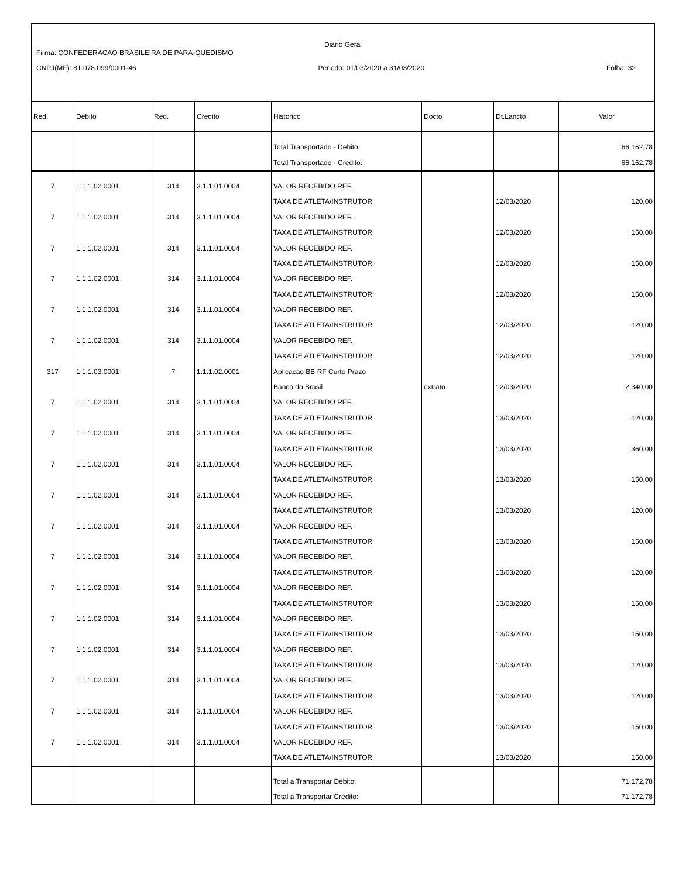Diario Geral
Firma: CONFEDERACAO BRASILEIRA DE PARA-QUEDISMO
CNPJ(MF): 81.078.099/0001-46 Periodo: 01/03/2020 a 31/03/2020 Folha: 32
| Red. | Debito | Red. | Credito | Historico | Docto | Dt.Lancto | Valor |
| --- | --- | --- | --- | --- | --- | --- | --- |
| | | | | Total Transportado - Debito: | | | 66.162,78 |
| | | | | Total Transportado - Credito: | | | 66.162,78 |
| 7 | 1.1.1.02.0001 | 314 | 3.1.1.01.0004 | VALOR RECEBIDO REF. | | | |
| | | | | TAXA DE ATLETA/INSTRUTOR | | 12/03/2020 | 120,00 |
| 7 | 1.1.1.02.0001 | 314 | 3.1.1.01.0004 | VALOR RECEBIDO REF. | | | |
| | | | | TAXA DE ATLETA/INSTRUTOR | | 12/03/2020 | 150,00 |
| 7 | 1.1.1.02.0001 | 314 | 3.1.1.01.0004 | VALOR RECEBIDO REF. | | | |
| | | | | TAXA DE ATLETA/INSTRUTOR | | 12/03/2020 | 150,00 |
| 7 | 1.1.1.02.0001 | 314 | 3.1.1.01.0004 | VALOR RECEBIDO REF. | | | |
| | | | | TAXA DE ATLETA/INSTRUTOR | | 12/03/2020 | 150,00 |
| 7 | 1.1.1.02.0001 | 314 | 3.1.1.01.0004 | VALOR RECEBIDO REF. | | | |
| | | | | TAXA DE ATLETA/INSTRUTOR | | 12/03/2020 | 120,00 |
| 7 | 1.1.1.02.0001 | 314 | 3.1.1.01.0004 | VALOR RECEBIDO REF. | | | |
| | | | | TAXA DE ATLETA/INSTRUTOR | | 12/03/2020 | 120,00 |
| 317 | 1.1.1.03.0001 | 7 | 1.1.1.02.0001 | Aplicacao BB RF Curto Prazo | | | |
| | | | | Banco do Brasil | extrato | 12/03/2020 | 2.340,00 |
| 7 | 1.1.1.02.0001 | 314 | 3.1.1.01.0004 | VALOR RECEBIDO REF. | | | |
| | | | | TAXA DE ATLETA/INSTRUTOR | | 13/03/2020 | 120,00 |
| 7 | 1.1.1.02.0001 | 314 | 3.1.1.01.0004 | VALOR RECEBIDO REF. | | | |
| | | | | TAXA DE ATLETA/INSTRUTOR | | 13/03/2020 | 360,00 |
| 7 | 1.1.1.02.0001 | 314 | 3.1.1.01.0004 | VALOR RECEBIDO REF. | | | |
| | | | | TAXA DE ATLETA/INSTRUTOR | | 13/03/2020 | 150,00 |
| 7 | 1.1.1.02.0001 | 314 | 3.1.1.01.0004 | VALOR RECEBIDO REF. | | | |
| | | | | TAXA DE ATLETA/INSTRUTOR | | 13/03/2020 | 120,00 |
| 7 | 1.1.1.02.0001 | 314 | 3.1.1.01.0004 | VALOR RECEBIDO REF. | | | |
| | | | | TAXA DE ATLETA/INSTRUTOR | | 13/03/2020 | 150,00 |
| 7 | 1.1.1.02.0001 | 314 | 3.1.1.01.0004 | VALOR RECEBIDO REF. | | | |
| | | | | TAXA DE ATLETA/INSTRUTOR | | 13/03/2020 | 120,00 |
| 7 | 1.1.1.02.0001 | 314 | 3.1.1.01.0004 | VALOR RECEBIDO REF. | | | |
| | | | | TAXA DE ATLETA/INSTRUTOR | | 13/03/2020 | 150,00 |
| 7 | 1.1.1.02.0001 | 314 | 3.1.1.01.0004 | VALOR RECEBIDO REF. | | | |
| | | | | TAXA DE ATLETA/INSTRUTOR | | 13/03/2020 | 150,00 |
| 7 | 1.1.1.02.0001 | 314 | 3.1.1.01.0004 | VALOR RECEBIDO REF. | | | |
| | | | | TAXA DE ATLETA/INSTRUTOR | | 13/03/2020 | 120,00 |
| 7 | 1.1.1.02.0001 | 314 | 3.1.1.01.0004 | VALOR RECEBIDO REF. | | | |
| | | | | TAXA DE ATLETA/INSTRUTOR | | 13/03/2020 | 120,00 |
| 7 | 1.1.1.02.0001 | 314 | 3.1.1.01.0004 | VALOR RECEBIDO REF. | | | |
| | | | | TAXA DE ATLETA/INSTRUTOR | | 13/03/2020 | 150,00 |
| 7 | 1.1.1.02.0001 | 314 | 3.1.1.01.0004 | VALOR RECEBIDO REF. | | | |
| | | | | TAXA DE ATLETA/INSTRUTOR | | 13/03/2020 | 150,00 |
| | | | | Total a Transportar Debito: | | | 71.172,78 |
| | | | | Total a Transportar Credito: | | | 71.172,78 |